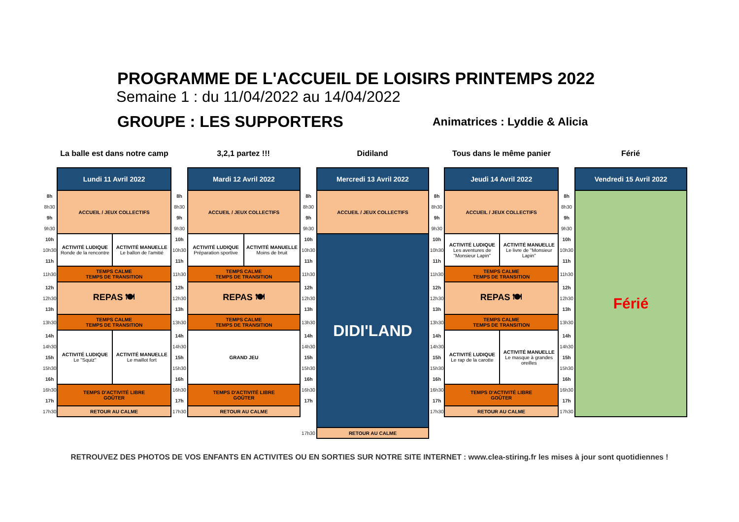PROGRAMME DE L'ACCUEIL DE LOISIRS PRINTEMPS 2022
Semaine 1 : du 11/04/2022 au 14/04/2022
GROUPE : LES SUPPORTERS
Animatrices : Lyddie & Alicia
La balle est dans notre camp
| | Lundi 11 Avril 2022 | |
| 8h | ACCUEIL / JEUX COLLECTIFS | |
| 8h30 | | |
| 9h | | |
| 9h30 | | |
| 10h | ACTIVITÉ LUDIQUE Ronde de la rencontre | ACTIVITÉ MANUELLE Le ballon de l'amitié |
| 10h30 | | |
| 11h | | |
| 11h30 | TEMPS CALME TEMPS DE TRANSITION | |
| 12h | REPAS 🍽 | |
| 12h30 | | |
| 13h | | |
| 13h30 | TEMPS CALME TEMPS DE TRANSITION | |
| 14h | ACTIVITÉ LUDIQUE Le "Squiz" | ACTIVITÉ MANUELLE Le maillot fort |
| 14h30 | | |
| 15h | | |
| 15h30 | | |
| 16h | | |
| 16h30 | TEMPS D'ACTIVITÉ LIBRE GOÛTER | |
| 17h | | |
| 17h30 | RETOUR AU CALME | |
3,2,1 partez !!!
| | Mardi 12 Avril 2022 | |
| 8h | ACCUEIL / JEUX COLLECTIFS | |
| 8h30 | | |
| 9h | | |
| 9h30 | | |
| 10h | ACTIVITÉ LUDIQUE Préparation sportive | ACTIVITÉ MANUELLE Moins de bruit |
| 10h30 | | |
| 11h | | |
| 11h30 | TEMPS CALME TEMPS DE TRANSITION | |
| 12h | REPAS 🍽 | |
| 12h30 | | |
| 13h | | |
| 13h30 | TEMPS CALME TEMPS DE TRANSITION | |
| 14h | GRAND JEU | |
| 14h30 | | |
| 15h | | |
| 15h30 | | |
| 16h | | |
| 16h30 | TEMPS D'ACTIVITÉ LIBRE GOÛTER | |
| 17h | | |
| 17h30 | RETOUR AU CALME | |
Didiland
| | Mercredi 13 Avril 2022 |
| 8h | ACCUEIL / JEUX COLLECTIFS |
| 8h30 | |
| 9h | |
| 9h30 | |
| 10h | DIDI'LAND |
| 10h30 | |
| 11h | |
| 11h30 | |
| 12h | |
| 12h30 | |
| 13h | |
| 13h30 | |
| 14h | |
| 14h30 | |
| 15h | |
| 15h30 | |
| 16h | |
| 16h30 | |
| 17h | |
| 17h30 | RETOUR AU CALME |
Tous dans le même panier
| | Jeudi 14 Avril 2022 | |
| 8h | ACCUEIL / JEUX COLLECTIFS | |
| 8h30 | | |
| 9h | | |
| 9h30 | | |
| 10h | ACTIVITÉ LUDIQUE Les aventures de "Monsieur Lapin" | ACTIVITÉ MANUELLE Le livre de "Monsieur Lapin" |
| 10h30 | | |
| 11h | | |
| 11h30 | TEMPS CALME TEMPS DE TRANSITION | |
| 12h | REPAS 🍽 | |
| 12h30 | | |
| 13h | | |
| 13h30 | TEMPS CALME TEMPS DE TRANSITION | |
| 14h | ACTIVITÉ LUDIQUE Le rap de la carotte | ACTIVITÉ MANUELLE Le masque à grandes oreilles |
| 14h30 | | |
| 15h | | |
| 15h30 | | |
| 16h | | |
| 16h30 | TEMPS D'ACTIVITÉ LIBRE GOÛTER | |
| 17h | | |
| 17h30 | RETOUR AU CALME | |
Férié
| | Vendredi 15 Avril 2022 |
| 8h | Férié |
| 8h30 | |
| 9h | |
| 9h30 | |
| 10h | |
| 10h30 | |
| 11h | |
| 11h30 | |
| 12h | |
| 12h30 | |
| 13h | |
| 13h30 | |
| 14h | |
| 14h30 | |
| 15h | |
| 15h30 | |
| 16h | |
| 16h30 | |
| 17h | |
| 17h30 | |
RETROUVEZ DES PHOTOS DE VOS ENFANTS EN ACTIVITES OU EN SORTIES SUR NOTRE SITE INTERNET : www.clea-stiring.fr les mises à jour sont quotidiennes !